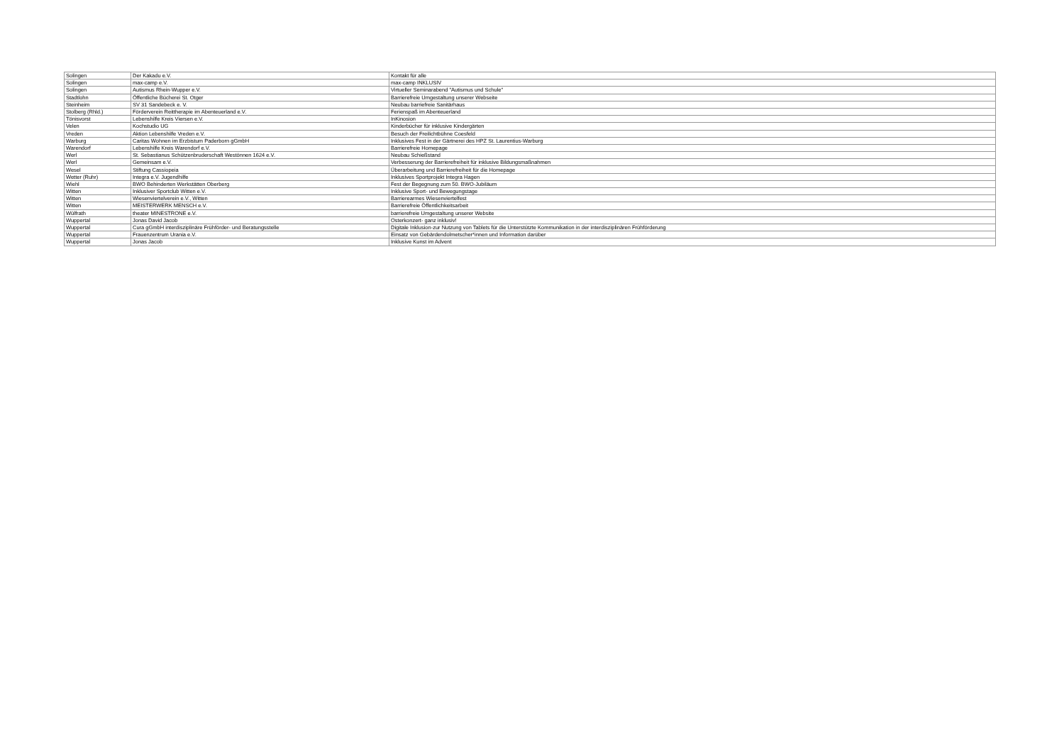| Solingen | Der Kakadu e.V. | Kontakt für alle |
| Solingen | max-camp e.V. | max-camp INKLUSIV |
| Solingen | Autismus Rhein-Wupper e.V. | Virtueller Seminarabend "Autismus und Schule" |
| Stadtlohn | Öffentliche Bücherei St. Otger | Barrierefreie Umgestaltung unserer Webseite |
| Steinheim | SV 31 Sandebeck e. V. | Neubau barriefreie Sanitärhaus |
| Stolberg (Rhld.) | Förderverein Reittherapie im Abenteuerland e.V. | Ferienspaß im Abenteuerland |
| Tönisvorst | Lebenshilfe Kreis Viersen e.V. | InKinosion |
| Velen | Kochstudio UG | Kinderbücher für inklusive Kindergärten |
| Vreden | Aktion Lebenshilfe Vreden e.V. | Besuch der Freilichtbühne Coesfeld |
| Warburg | Caritas Wohnen im Erzbistum Paderborn gGmbH | Inklusives Fest in der Gärtnerei des HPZ St. Laurentius-Warburg |
| Warendorf | Lebenshilfe Kreis Warendorf e.V. | Barrierefreie Homepage |
| Werl | St. Sebastianus Schützenbruderschaft Westönnen 1624 e.V. | Neubau Schießstand |
| Werl | Gemeinsam e.V. | Verbesserung der Barrierefreiheit für inklusive Bildungsmaßnahmen |
| Wesel | Stiftung Cassiopeia | Überarbeitung und Barrierefreiheit für die Homepage |
| Wetter (Ruhr) | Integra e.V. Jugendhilfe | Inklusives Sportprojekt Integra Hagen |
| Wiehl | BWO Behinderten Werkstätten Oberberg | Fest der Begegnung zum 50. BWO-Jubiläum |
| Witten | Inklusiver Sportclub Witten e.V. | Inklusive Sport- und Bewegungstage |
| Witten | Wiesenviertelverein e.V., Witten | Barrierearmes Wiesenviertelfest |
| Witten | MEISTERWERK MENSCH e.V. | Barrierefreie Öffentlichkeitsarbeit |
| Wülfrath | theater MINESTRONE e.V. | barrierefreie Umgestaltung unserer Website |
| Wuppertal | Jonas David Jacob | Osterkonzert- ganz inklusiv! |
| Wuppertal | Cura gGmbH interdisziplinäre Frühförder- und Beratungsstelle | Digitale Inklusion-zur Nutzung von Tablets für die Unterstützte Kommunikation in der interdisziplinären Frühförderung |
| Wuppertal | Frauenzentrum Urania e.V. | Einsatz von Gebärdendolmetscher*innen und Information darüber |
| Wuppertal | Jonas Jacob | Inklusive Kunst im Advent |